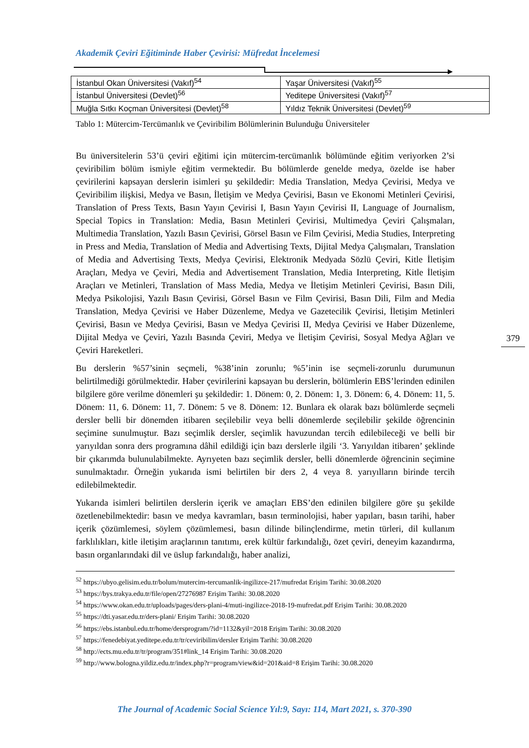Akademik Çeviri Eğitiminde Haber Çevirisi: Müfredat İncelemesi
| İstanbul Okan Üniversitesi (Vakıf)<sup>54</sup> | Yaşar Üniversitesi (Vakıf)<sup>55</sup> |
| İstanbul Üniversitesi (Devlet)<sup>56</sup> | Yeditepe Üniversitesi (Vakıf)<sup>57</sup> |
| Muğla Sıtkı Koçman Üniversitesi (Devlet)<sup>58</sup> | Yıldız Teknik Üniversitesi (Devlet)<sup>59</sup> |
Tablo 1: Mütercim-Tercümanlık ve Çeviribilim Bölümlerinin Bulunduğu Üniversiteler
Bu üniversitelerin 53’ü çeviri eğitimi için mütercim-tercümanlık bölümünde eğitim veriyorken 2’si çeviribilim bölüm ismiyle eğitim vermektedir. Bu bölümlerde genelde medya, özelde ise haber çevirilerini kapsayan derslerin isimleri şu şekildedir: Media Translation, Medya Çevirisi, Medya ve Çeviribilim ilişkisi, Medya ve Basın, İletişim ve Medya Çevirisi, Basın ve Ekonomi Metinleri Çevirisi, Translation of Press Texts, Basın Yayın Çevirisi I, Basın Yayın Çevirisi II, Language of Journalism, Special Topics in Translation: Media, Basın Metinleri Çevirisi, Multimedya Çeviri Çalışmaları, Multimedia Translation, Yazılı Basın Çevirisi, Görsel Basın ve Film Çevirisi, Media Studies, Interpreting in Press and Media, Translation of Media and Advertising Texts, Dijital Medya Çalışmaları, Translation of Media and Advertising Texts, Medya Çevirisi, Elektronik Medyada Sözlü Çeviri, Kitle İletişim Araçları, Medya ve Çeviri, Media and Advertisement Translation, Media Interpreting, Kitle İletişim Araçları ve Metinleri, Translation of Mass Media, Medya ve İletişim Metinleri Çevirisi, Basın Dili, Medya Psikolojisi, Yazılı Basın Çevirisi, Görsel Basın ve Film Çevirisi, Basın Dili, Film and Media Translation, Medya Çevirisi ve Haber Düzenleme, Medya ve Gazetecilik Çevirisi, İletişim Metinleri Çevirisi, Basın ve Medya Çevirisi, Basın ve Medya Çevirisi II, Medya Çevirisi ve Haber Düzenleme, Dijital Medya ve Çeviri, Yazılı Basında Çeviri, Medya ve İletişim Çevirisi, Sosyal Medya Ağları ve Çeviri Hareketleri.
Bu derslerin %57’sinin seçmeli, %38’inin zorunlu; %5’inin ise seçmeli-zorunlu durumunun belirtilmediği görülmektedir. Haber çevirilerini kapsayan bu derslerin, bölümlerin EBS’lerinden edinilen bilgilere göre verilme dönemleri şu şekildedir: 1. Dönem: 0, 2. Dönem: 1, 3. Dönem: 6, 4. Dönem: 11, 5. Dönem: 11, 6. Dönem: 11, 7. Dönem: 5 ve 8. Dönem: 12. Bunlara ek olarak bazı bölümlerde seçmeli dersler belli bir dönemden itibaren seçilebilir veya belli dönemlerde seçilebilir şekilde öğrencinin seçimine sunulmuştur. Bazı seçimlik dersler, seçimlik havuzundan tercih edilebileceği ve belli bir yarıyıldan sonra ders programına dâhil edildiği için bazı derslerle ilgili ‘3. Yarıyıldan itibaren’ şeklinde bir çıkarımda bulunulabilmekte. Ayrıyeten bazı seçimlik dersler, belli dönemlerde öğrencinin seçimine sunulmaktadır. Örneğin yukarıda ismi belirtilen bir ders 2, 4 veya 8. yarıyılların birinde tercih edilebilmektedir.
Yukarıda isimleri belirtilen derslerin içerik ve amaçları EBS’den edinilen bilgilere göre şu şekilde özetlenebilmektedir: basın ve medya kavramları, basın terminolojisi, haber yapıları, basın tarihi, haber içerik çözümlemesi, söylem çözümlemesi, basın dilinde bilinçlendirme, metin türleri, dil kullanım farklılıkları, kitle iletişim araçlarının tanıtımı, erek kültür farkındalığı, özet çeviri, deneyim kazandırma, basın organlarındaki dil ve üslup farkındalığı, haber analizi,
<sup>52</sup> https://ubyo.gelisim.edu.tr/bolum/mutercim-tercumanlik-ingilizce-217/mufredat Erişim Tarihi: 30.08.2020
<sup>53</sup> https://bys.trakya.edu.tr/file/open/27276987 Erişim Tarihi: 30.08.2020
<sup>54</sup> https://www.okan.edu.tr/uploads/pages/ders-plani-4/muti-ingilizce-2018-19-mufredat.pdf Erişim Tarihi: 30.08.2020
<sup>55</sup> https://dti.yasar.edu.tr/ders-plani/ Erişim Tarihi: 30.08.2020
<sup>56</sup> https://ebs.istanbul.edu.tr/home/dersprogram/?id=1132&yil=2018 Erişim Tarihi: 30.08.2020
<sup>57</sup> https://fenedebiyat.yeditepe.edu.tr/tr/ceviribilim/dersler Erişim Tarihi: 30.08.2020
<sup>58</sup> http://ects.mu.edu.tr/tr/program/351#link_14 Erişim Tarihi: 30.08.2020
<sup>59</sup> http://www.bologna.yildiz.edu.tr/index.php?r=program/view&id=201&aid=8 Erişim Tarihi: 30.08.2020
379
The Journal of Academic Social Science Yıl:9, Sayı: 114, Mart 2021, s. 370-390